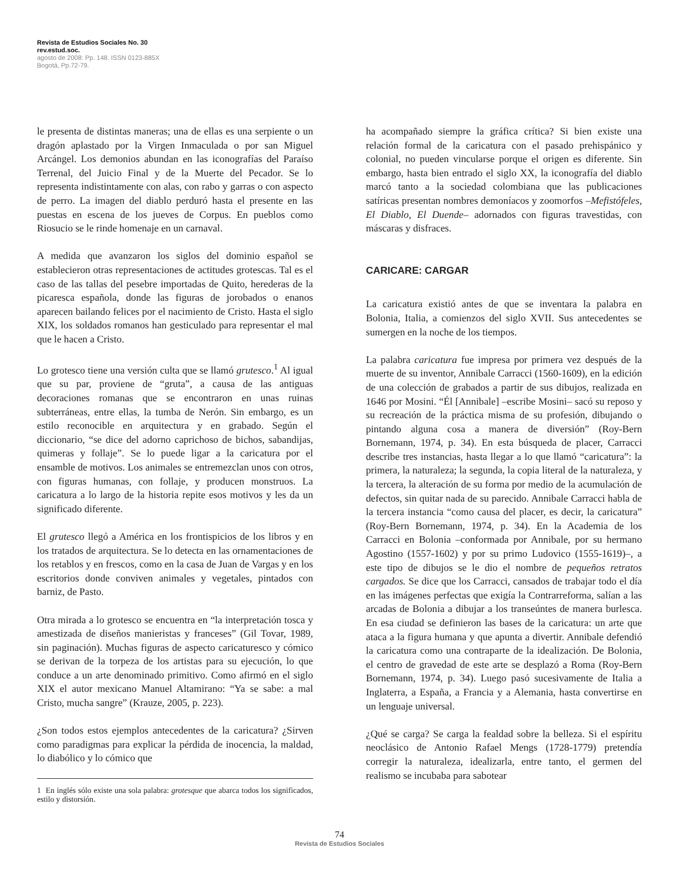Revista de Estudios Sociales No. 30
rev.estud.soc.
agosto de 2008: Pp. 148. ISSN 0123-885X
Bogotá, Pp.72-79.
le presenta de distintas maneras; una de ellas es una serpiente o un dragón aplastado por la Virgen Inmaculada o por san Miguel Arcángel. Los demonios abundan en las iconografías del Paraíso Terrenal, del Juicio Final y de la Muerte del Pecador. Se lo representa indistintamente con alas, con rabo y garras o con aspecto de perro. La imagen del diablo perduró hasta el presente en las puestas en escena de los jueves de Corpus. En pueblos como Riosucio se le rinde homenaje en un carnaval.
A medida que avanzaron los siglos del dominio español se establecieron otras representaciones de actitudes grotescas. Tal es el caso de las tallas del pesebre importadas de Quito, herederas de la picaresca española, donde las figuras de jorobados o enanos aparecen bailando felices por el nacimiento de Cristo. Hasta el siglo XIX, los soldados romanos han gesticulado para representar el mal que le hacen a Cristo.
Lo grotesco tiene una versión culta que se llamó grutesco.<sup>1</sup> Al igual que su par, proviene de “gruta”, a causa de las antiguas decoraciones romanas que se encontraron en unas ruinas subterráneas, entre ellas, la tumba de Nerón. Sin embargo, es un estilo reconocible en arquitectura y en grabado. Según el diccionario, “se dice del adorno caprichoso de bichos, sabandijas, quimeras y follaje”. Se lo puede ligar a la caricatura por el ensamble de motivos. Los animales se entremezclan unos con otros, con figuras humanas, con follaje, y producen monstruos. La caricatura a lo largo de la historia repite esos motivos y les da un significado diferente.
El grutesco llegó a América en los frontispicios de los libros y en los tratados de arquitectura. Se lo detecta en las ornamentaciones de los retablos y en frescos, como en la casa de Juan de Vargas y en los escritorios donde conviven animales y vegetales, pintados con barniz, de Pasto.
Otra mirada a lo grotesco se encuentra en “la interpretación tosca y amestizada de diseños manieristas y franceses” (Gil Tovar, 1989, sin paginación). Muchas figuras de aspecto caricaturesco y cómico se derivan de la torpeza de los artistas para su ejecución, lo que conduce a un arte denominado primitivo. Como afirmó en el siglo XIX el autor mexicano Manuel Altamirano: “Ya se sabe: a mal Cristo, mucha sangre” (Krauze, 2005, p. 223).
¿Son todos estos ejemplos antecedentes de la caricatura? ¿Sirven como paradigmas para explicar la pérdida de inocencia, la maldad, lo diabólico y lo cómico que
1 En inglés sólo existe una sola palabra: grotesque que abarca todos los significados, estilo y distorsión.
ha acompañado siempre la gráfica crítica? Si bien existe una relación formal de la caricatura con el pasado prehispánico y colonial, no pueden vincularse porque el origen es diferente. Sin embargo, hasta bien entrado el siglo XX, la iconografía del diablo marcó tanto a la sociedad colombiana que las publicaciones satíricas presentan nombres demoníacos y zoomorfos –Mefistófeles, El Diablo, El Duende– adornados con figuras travestidas, con máscaras y disfraces.
CARICARE: CARGAR
La caricatura existió antes de que se inventara la palabra en Bolonia, Italia, a comienzos del siglo XVII. Sus antecedentes se sumergen en la noche de los tiempos.
La palabra caricatura fue impresa por primera vez después de la muerte de su inventor, Annibale Carracci (1560-1609), en la edición de una colección de grabados a partir de sus dibujos, realizada en 1646 por Mosini. “Él [Annibale] –escribe Mosini– sacó su reposo y su recreación de la práctica misma de su profesión, dibujando o pintando alguna cosa a manera de diversión” (Roy-Bern Bornemann, 1974, p. 34). En esta búsqueda de placer, Carracci describe tres instancias, hasta llegar a lo que llamó “caricatura”: la primera, la naturaleza; la segunda, la copia literal de la naturaleza, y la tercera, la alteración de su forma por medio de la acumulación de defectos, sin quitar nada de su parecido. Annibale Carracci habla de la tercera instancia “como causa del placer, es decir, la caricatura” (Roy-Bern Bornemann, 1974, p. 34). En la Academia de los Carracci en Bolonia –conformada por Annibale, por su hermano Agostino (1557-1602) y por su primo Ludovico (1555-1619)–, a este tipo de dibujos se le dio el nombre de pequeños retratos cargados. Se dice que los Carracci, cansados de trabajar todo el día en las imágenes perfectas que exigía la Contrarreforma, salían a las arcadas de Bolonia a dibujar a los transeúntes de manera burlesca. En esa ciudad se definieron las bases de la caricatura: un arte que ataca a la figura humana y que apunta a divertir. Annibale defendió la caricatura como una contraparte de la idealización. De Bolonia, el centro de gravedad de este arte se desplazó a Roma (Roy-Bern Bornemann, 1974, p. 34). Luego pasó sucesivamente de Italia a Inglaterra, a España, a Francia y a Alemania, hasta convertirse en un lenguaje universal.
¿Qué se carga? Se carga la fealdad sobre la belleza. Si el espíritu neoclásico de Antonio Rafael Mengs (1728-1779) pretendía corregir la naturaleza, idealizarla, entre tanto, el germen del realismo se incubaba para sabotear
74
Revista de Estudios Sociales